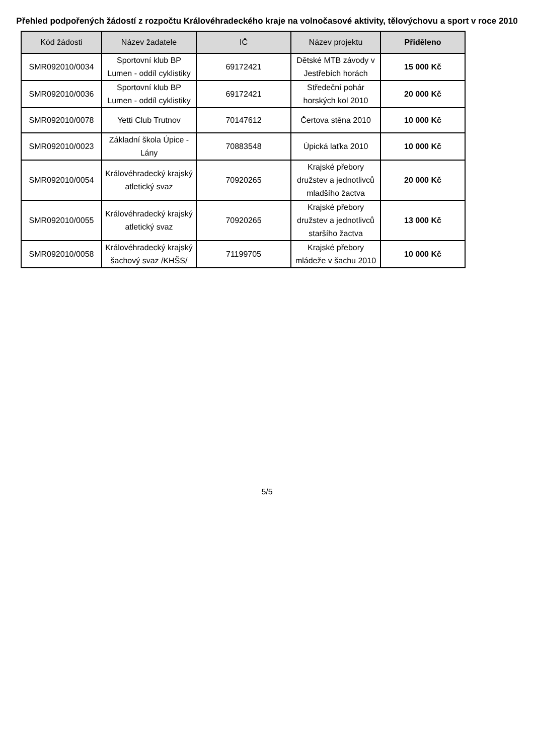Přehled podpořených žádostí z rozpočtu Královéhradeckého kraje na volnočasové aktivity, tělovýchovu a sport v roce 2010
| Kód žádosti | Název žadatele | IČ | Název projektu | Přiděleno |
| --- | --- | --- | --- | --- |
| SMR092010/0034 | Sportovní klub BP Lumen - oddíl cyklistiky | 69172421 | Dětské MTB závody v Jestřebích horách | 15 000 Kč |
| SMR092010/0036 | Sportovní klub BP Lumen - oddíl cyklistiky | 69172421 | Středeční pohár horských kol 2010 | 20 000 Kč |
| SMR092010/0078 | Yetti Club Trutnov | 70147612 | Čertova stěna 2010 | 10 000 Kč |
| SMR092010/0023 | Základní škola Úpice - Lány | 70883548 | Úpická laťka 2010 | 10 000 Kč |
| SMR092010/0054 | Královéhradecký krajský atletický svaz | 70920265 | Krajské přebory družstev a jednotlivců mladšího žactva | 20 000 Kč |
| SMR092010/0055 | Královéhradecký krajský atletický svaz | 70920265 | Krajské přebory družstev a jednotlivců staršího žactva | 13 000 Kč |
| SMR092010/0058 | Královéhradecký krajský šachový svaz /KHŠS/ | 71199705 | Krajské přebory mládeže v šachu 2010 | 10 000 Kč |
5/5